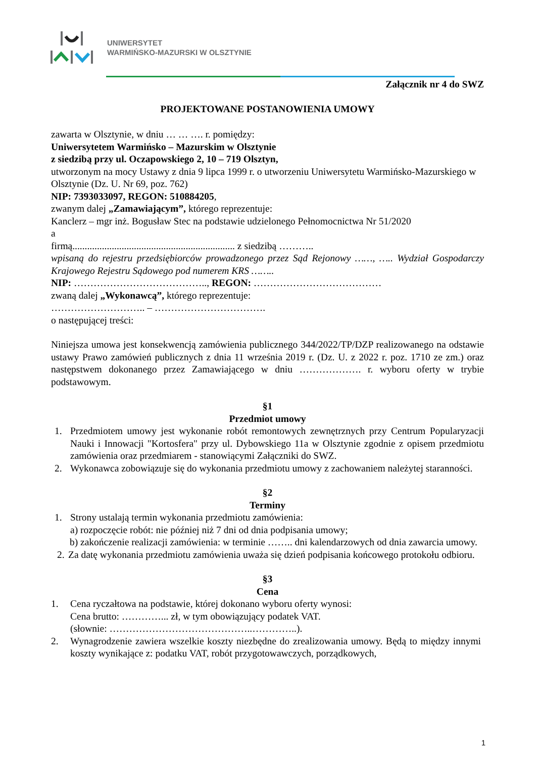UNIWERSYTET
WARMIŃSKO-MAZURSKI W OLSZTYNIE
Załącznik nr 4 do SWZ
PROJEKTOWANE POSTANOWIENIA UMOWY
zawarta w Olsztynie, w dniu … … …. r. pomiędzy:
Uniwersytetem Warmińsko – Mazurskim w Olsztynie
z siedzibą przy ul. Oczapowskiego 2, 10 – 719 Olsztyn,
utworzonym na mocy Ustawy z dnia 9 lipca 1999 r. o utworzeniu Uniwersytetu Warmińsko-Mazurskiego w Olsztynie (Dz. U. Nr 69, poz. 762)
NIP: 7393033097, REGON: 510884205,
zwanym dalej „Zamawiającym”, którego reprezentuje:
Kanclerz – mgr inż. Bogusław Stec na podstawie udzielonego Pełnomocnictwa Nr 51/2020
a
firmą.................................................................. z siedzibą ………..
wpisaną do rejestru przedsiębiorców prowadzonego przez Sąd Rejonowy ……, ….. Wydział Gospodarczy Krajowego Rejestru Sądowego pod numerem KRS ……..
NIP: ………………………………….., REGON: …………………………………
zwaną dalej „Wykonawcą”, którego reprezentuje:
……………………….. – …………………………….
o następującej treści:
Niniejsza umowa jest konsekwencją zamówienia publicznego 344/2022/TP/DZP realizowanego na odstawie ustawy Prawo zamówień publicznych z dnia 11 września 2019 r. (Dz. U. z 2022 r. poz. 1710 ze zm.) oraz następstwem dokonanego przez Zamawiającego w dniu ………………. r. wyboru oferty w trybie podstawowym.
§1
Przedmiot umowy
1. Przedmiotem umowy jest wykonanie robót remontowych zewnętrznych przy Centrum Popularyzacji Nauki i Innowacji "Kortosfera" przy ul. Dybowskiego 11a w Olsztynie zgodnie z opisem przedmiotu zamówienia oraz przedmiarem - stanowiącymi Załączniki do SWZ.
2. Wykonawca zobowiązuje się do wykonania przedmiotu umowy z zachowaniem należytej staranności.
§2
Terminy
1. Strony ustalają termin wykonania przedmiotu zamówienia:
a) rozpoczęcie robót: nie później niż 7 dni od dnia podpisania umowy;
b) zakończenie realizacji zamówienia: w terminie …….. dni kalendarzowych od dnia zawarcia umowy.
2. Za datę wykonania przedmiotu zamówienia uważa się dzień podpisania końcowego protokołu odbioru.
§3
Cena
1. Cena ryczałtowa na podstawie, której dokonano wyboru oferty wynosi:
Cena brutto: …………... zł, w tym obowiązujący podatek VAT.
(słownie: ……………………………………..…………..).
2. Wynagrodzenie zawiera wszelkie koszty niezbędne do zrealizowania umowy. Będą to między innymi koszty wynikające z: podatku VAT, robót przygotowawczych, porządkowych,
1